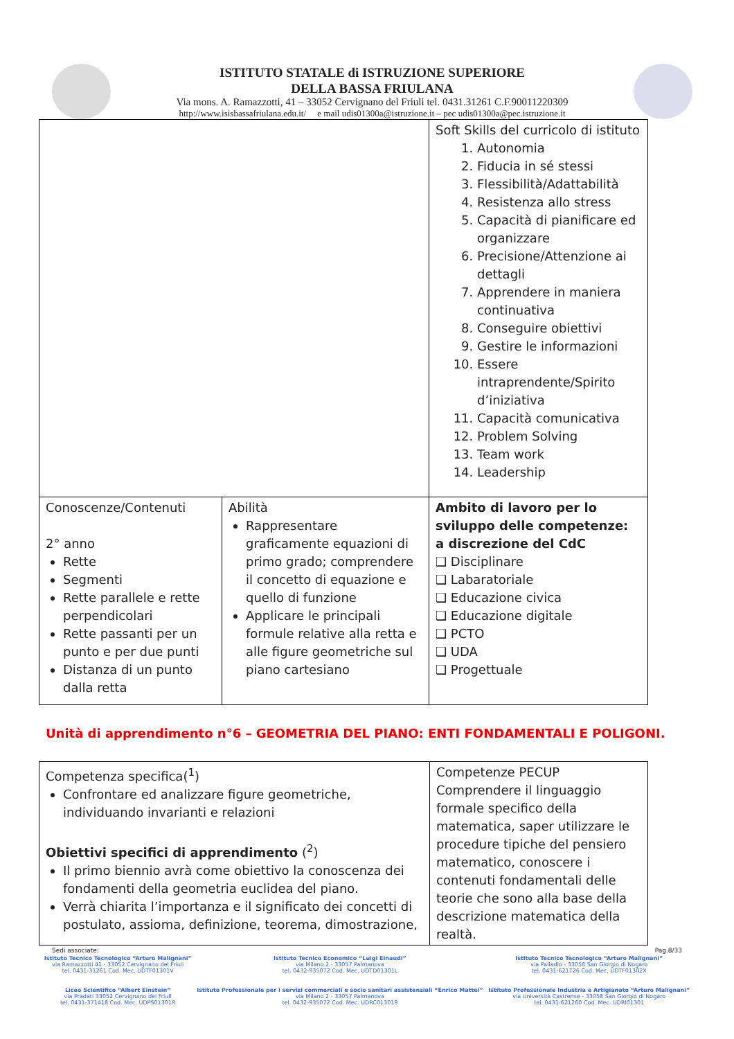ISTITUTO STATALE di ISTRUZIONE SUPERIORE
DELLA BASSA FRIULANA
Via mons. A. Ramazzotti, 41 – 33052 Cervignano del Friuli tel. 0431.31261 C.F.90011220309
http://www.isisbassafriulana.edu.it/ e mail udis01300a@istruzione.it – pec udis01300a@pec.istruzione.it
| | | Soft Skills del curricolo di istituto 1. Autonomia 2. Fiducia in sé stessi 3. Flessibilità/Adattabilità 4. Resistenza allo stress 5. Capacità di pianificare ed organizzare 6. Precisione/Attenzione ai dettagli 7. Apprendere in maniera continuativa 8. Conseguire obiettivi 9. Gestire le informazioni 10. Essere intraprendente/Spirito d’iniziativa 11. Capacità comunicativa 12. Problem Solving 13. Team work 14. Leadership |
| Conoscenze/Contenuti 2° anno Rette Segmenti Rette parallele e rette perpendicolari Rette passanti per un punto e per due punti Distanza di un punto dalla retta | Abilità Rappresentare graficamente equazioni di primo grado; comprendere il concetto di equazione e quello di funzione Applicare le principali formule relative alla retta e alle figure geometriche sul piano cartesiano | Ambito di lavoro per lo sviluppo delle competenze: a discrezione del CdC ❑ Disciplinare ❑ Labaratoriale ❑ Educazione civica ❑ Educazione digitale ❑ PCTO ❑ UDA ❑ Progettuale |
Unità di apprendimento n°6 – GEOMETRIA DEL PIANO: ENTI FONDAMENTALI E POLIGONI.
| Competenza specifica(<sup>1</sup>) Confrontare ed analizzare figure geometriche, individuando invarianti e relazioni Obiettivi specifici di apprendimento (<sup>2</sup>) Il primo biennio avrà come obiettivo la conoscenza dei fondamenti della geometria euclidea del piano. Verrà chiarita l’importanza e il significato dei concetti di postulato, assioma, definizione, teorema, dimostrazione, | Competenze PECUP Comprendere il linguaggio formale specifico della matematica, saper utilizzare le procedure tipiche del pensiero matematico, conoscere i contenuti fondamentali delle teorie che sono alla base della descrizione matematica della realtà. |
Sedi associate: Pag.8/33
Istituto Tecnico Tecnologico “Arturo Malignani”
via Ramazzotti 41 - 33052 Cervignano del Friuli
tel. 0431-31261 Cod. Mec. UDTF01301V
Liceo Scientifico “Albert Einstein”
via Pradati 33052 Cervignano del Friuli
tel. 0431-371418 Cod. Mec. UDPS01301R
Istituto Tecnico Economico “Luigi Einaudi”
via Milano 2 - 33057 Palmanova
tel. 0432-935072 Cod. Mec. UDTD01301L
Istituto Professionale per i servizi commerciali e socio sanitari assistenziali “Enrico Mattei”
via Milano 2 - 33057 Palmanova
tel. 0432-935072 Cod. Mec. UDRC013019
Istituto Tecnico Tecnologico “Arturo Malignani”
via Palladio - 33058 San Giorgio di Nogaro
tel. 0431-621726 Cod. Mec. UDTF01302X
Istituto Professionale Industria e Artigianato “Arturo Malignani”
via Università Castrense - 33058 San Giorgio di Nogaro
tel. 0431-621260 Cod. Mec. UDRI01301